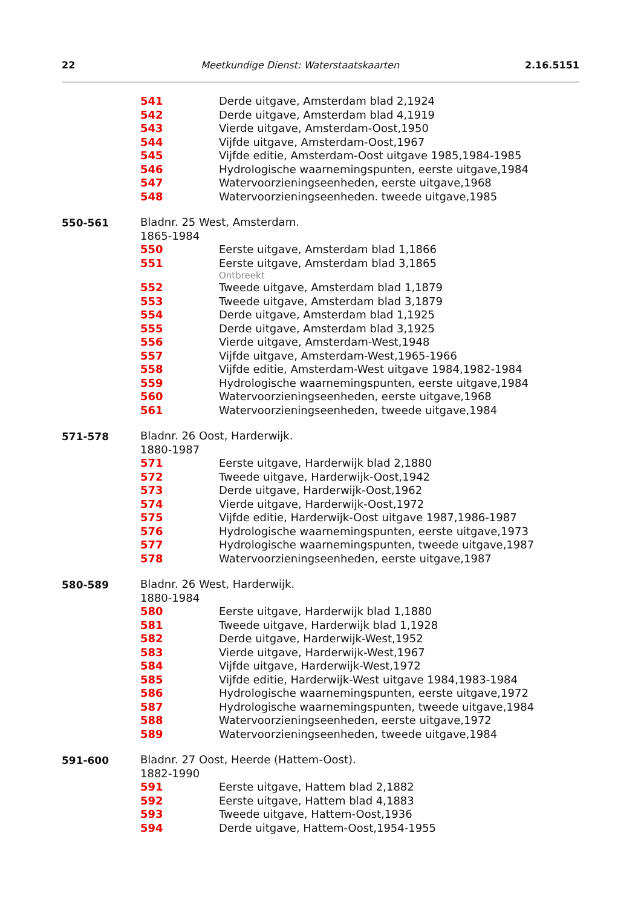22 Meetkundige Dienst: Waterstaatskaarten 2.16.5151
541 Derde uitgave, Amsterdam blad 2,1924
542 Derde uitgave, Amsterdam blad 4,1919
543 Vierde uitgave, Amsterdam-Oost,1950
544 Vijfde uitgave, Amsterdam-Oost,1967
545 Vijfde editie, Amsterdam-Oost uitgave 1985,1984-1985
546 Hydrologische waarnemingspunten, eerste uitgave,1984
547 Watervoorzieningseenheden, eerste uitgave,1968
548 Watervoorzieningseenheden. tweede uitgave,1985
550-561
Bladnr. 25 West, Amsterdam.
1865-1984
550 Eerste uitgave, Amsterdam blad 1,1866
551 Eerste uitgave, Amsterdam blad 3,1865
Ontbreekt
552 Tweede uitgave, Amsterdam blad 1,1879
553 Tweede uitgave, Amsterdam blad 3,1879
554 Derde uitgave, Amsterdam blad 1,1925
555 Derde uitgave, Amsterdam blad 3,1925
556 Vierde uitgave, Amsterdam-West,1948
557 Vijfde uitgave, Amsterdam-West,1965-1966
558 Vijfde editie, Amsterdam-West uitgave 1984,1982-1984
559 Hydrologische waarnemingspunten, eerste uitgave,1984
560 Watervoorzieningseenheden, eerste uitgave,1968
561 Watervoorzieningseenheden, tweede uitgave,1984
571-578
Bladnr. 26 Oost, Harderwijk.
1880-1987
571 Eerste uitgave, Harderwijk blad 2,1880
572 Tweede uitgave, Harderwijk-Oost,1942
573 Derde uitgave, Harderwijk-Oost,1962
574 Vierde uitgave, Harderwijk-Oost,1972
575 Vijfde editie, Harderwijk-Oost uitgave 1987,1986-1987
576 Hydrologische waarnemingspunten, eerste uitgave,1973
577 Hydrologische waarnemingspunten, tweede uitgave,1987
578 Watervoorzieningseenheden, eerste uitgave,1987
580-589
Bladnr. 26 West, Harderwijk.
1880-1984
580 Eerste uitgave, Harderwijk blad 1,1880
581 Tweede uitgave, Harderwijk blad 1,1928
582 Derde uitgave, Harderwijk-West,1952
583 Vierde uitgave, Harderwijk-West,1967
584 Vijfde uitgave, Harderwijk-West,1972
585 Vijfde editie, Harderwijk-West uitgave 1984,1983-1984
586 Hydrologische waarnemingspunten, eerste uitgave,1972
587 Hydrologische waarnemingspunten, tweede uitgave,1984
588 Watervoorzieningseenheden, eerste uitgave,1972
589 Watervoorzieningseenheden, tweede uitgave,1984
591-600
Bladnr. 27 Oost, Heerde (Hattem-Oost).
1882-1990
591 Eerste uitgave, Hattem blad 2,1882
592 Eerste uitgave, Hattem blad 4,1883
593 Tweede uitgave, Hattem-Oost,1936
594 Derde uitgave, Hattem-Oost,1954-1955